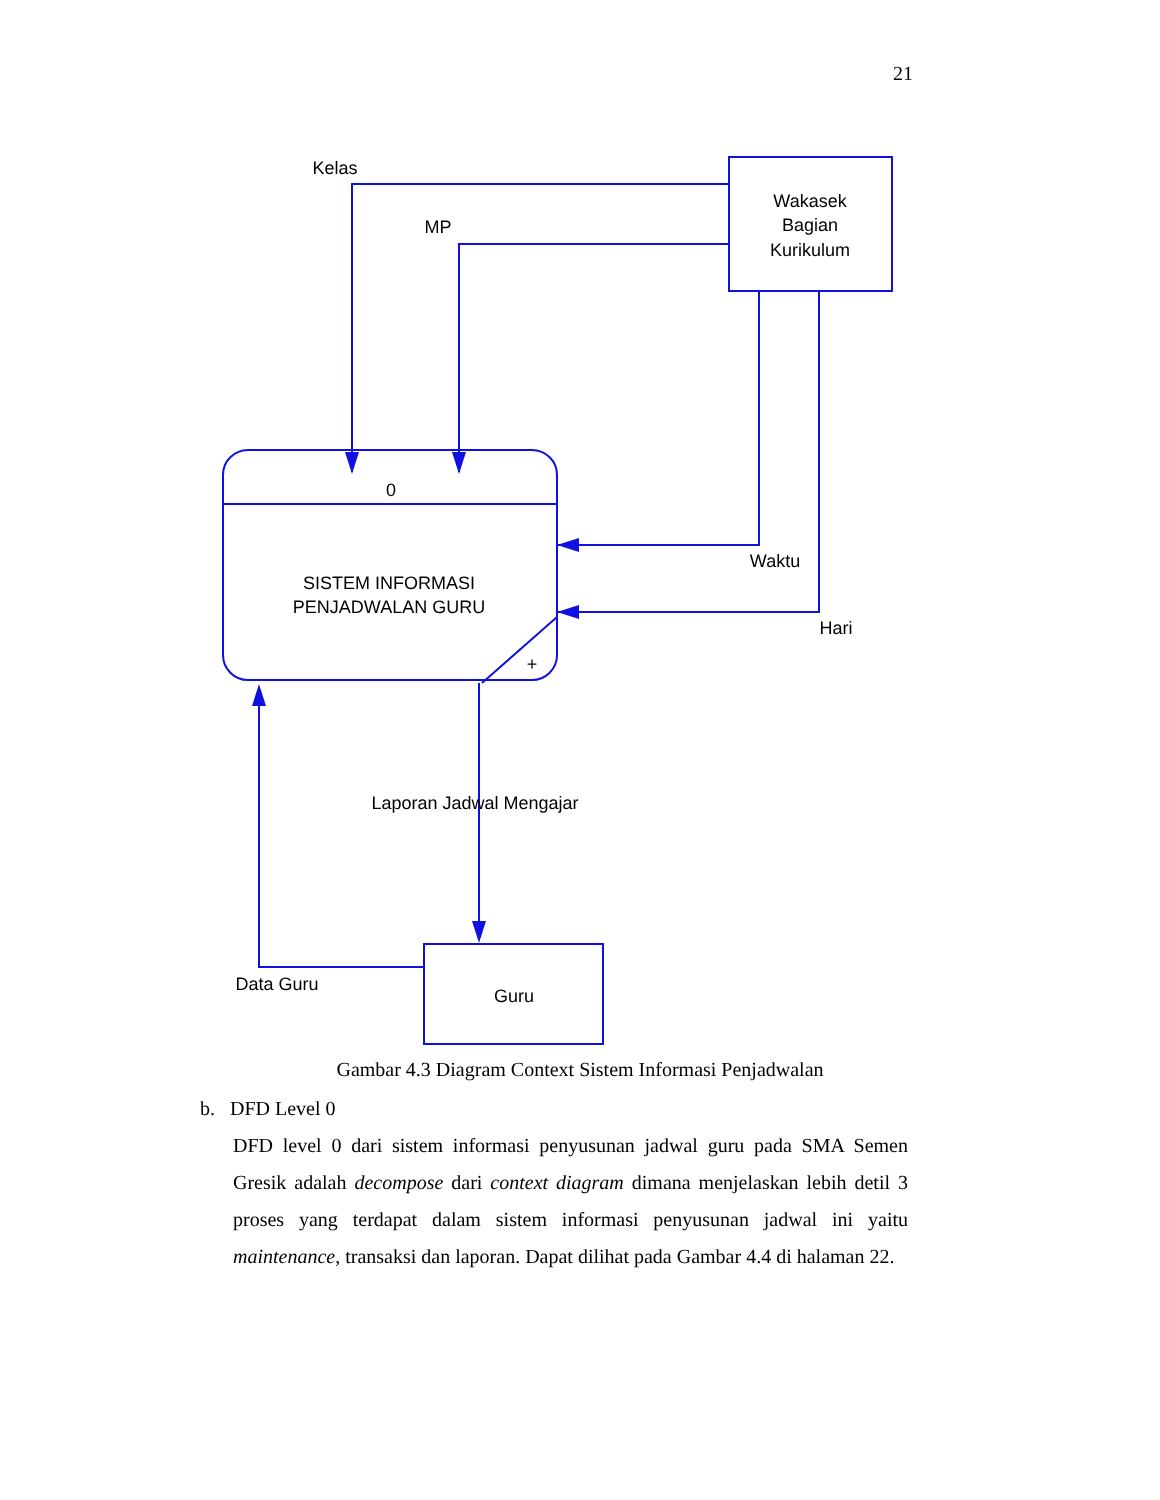21
Kelas
MP
Wakasek
Bagian
Kurikulum
0
SISTEM INFORMASI
PENJADWALAN GURU
+
Waktu
Hari
Laporan Jadwal Mengajar
Data Guru
Guru
Gambar 4.3 Diagram Context Sistem Informasi Penjadwalan
b. DFD Level 0
DFD level 0 dari sistem informasi penyusunan jadwal guru pada SMA Semen Gresik adalah decompose dari context diagram dimana menjelaskan lebih detil 3 proses yang terdapat dalam sistem informasi penyusunan jadwal ini yaitu maintenance, transaksi dan laporan. Dapat dilihat pada Gambar 4.4 di halaman 22.